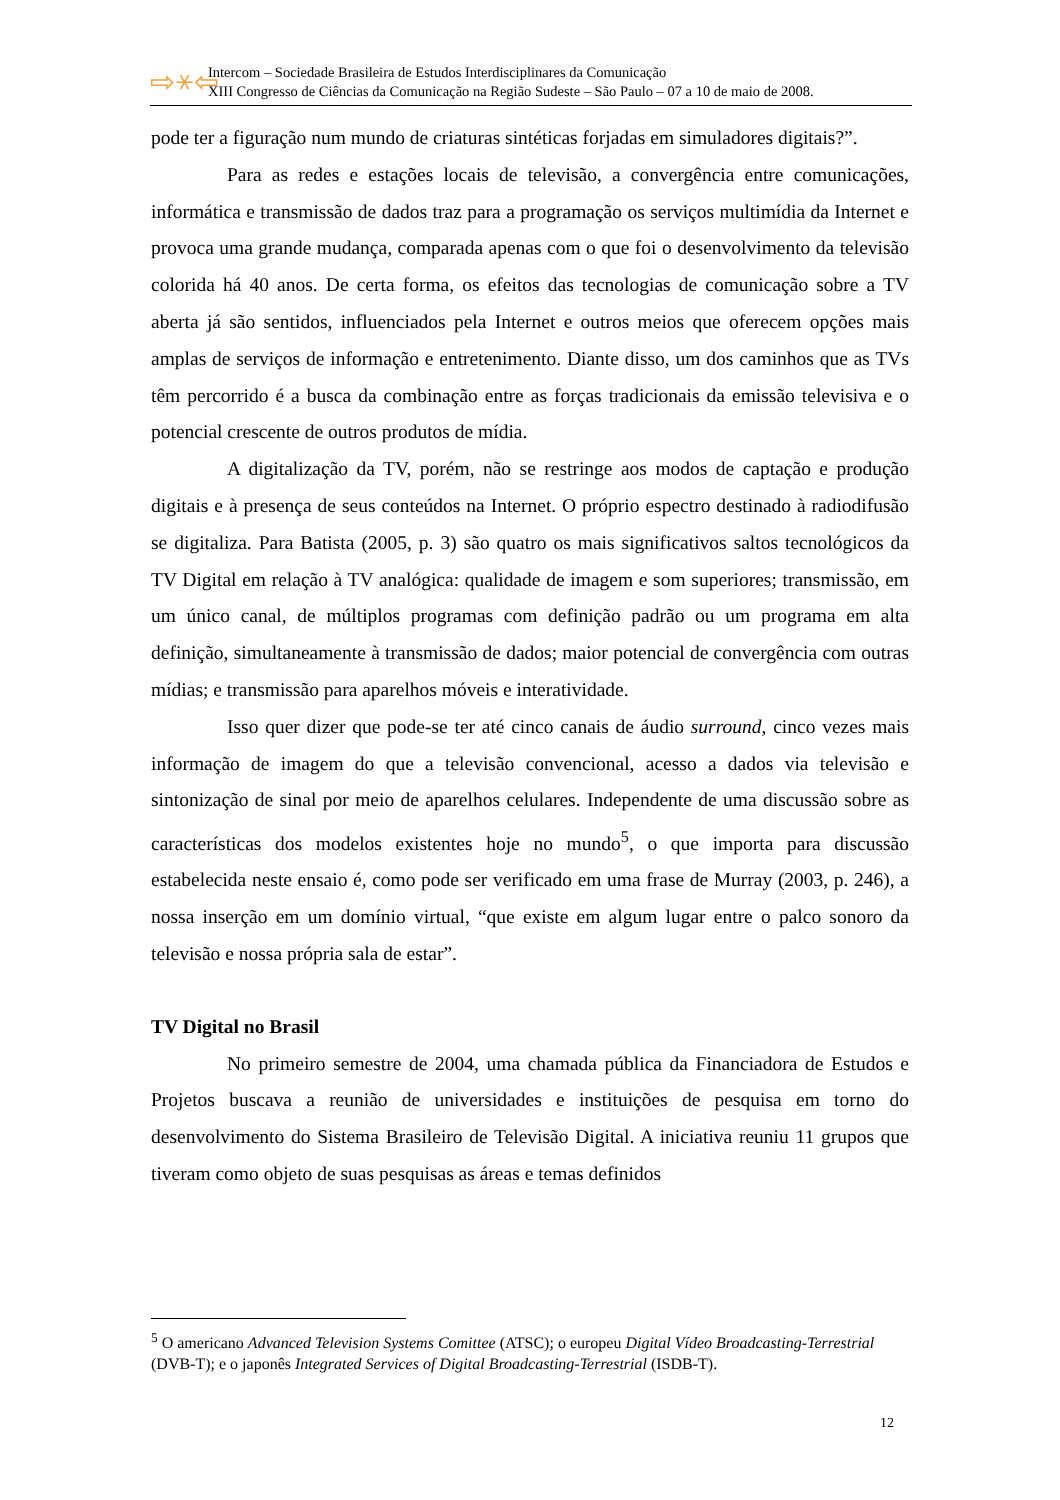⇨⚹⇦
Intercom – Sociedade Brasileira de Estudos Interdisciplinares da Comunicação
XIII Congresso de Ciências da Comunicação na Região Sudeste – São Paulo – 07 a 10 de maio de 2008.
pode ter a figuração num mundo de criaturas sintéticas forjadas em simuladores digitais?”.
Para as redes e estações locais de televisão, a convergência entre comunicações, informática e transmissão de dados traz para a programação os serviços multimídia da Internet e provoca uma grande mudança, comparada apenas com o que foi o desenvolvimento da televisão colorida há 40 anos. De certa forma, os efeitos das tecnologias de comunicação sobre a TV aberta já são sentidos, influenciados pela Internet e outros meios que oferecem opções mais amplas de serviços de informação e entretenimento. Diante disso, um dos caminhos que as TVs têm percorrido é a busca da combinação entre as forças tradicionais da emissão televisiva e o potencial crescente de outros produtos de mídia.
A digitalização da TV, porém, não se restringe aos modos de captação e produção digitais e à presença de seus conteúdos na Internet. O próprio espectro destinado à radiodifusão se digitaliza. Para Batista (2005, p. 3) são quatro os mais significativos saltos tecnológicos da TV Digital em relação à TV analógica: qualidade de imagem e som superiores; transmissão, em um único canal, de múltiplos programas com definição padrão ou um programa em alta definição, simultaneamente à transmissão de dados; maior potencial de convergência com outras mídias; e transmissão para aparelhos móveis e interatividade.
Isso quer dizer que pode-se ter até cinco canais de áudio surround, cinco vezes mais informação de imagem do que a televisão convencional, acesso a dados via televisão e sintonização de sinal por meio de aparelhos celulares. Independente de uma discussão sobre as características dos modelos existentes hoje no mundo<sup>5</sup>, o que importa para discussão estabelecida neste ensaio é, como pode ser verificado em uma frase de Murray (2003, p. 246), a nossa inserção em um domínio virtual, “que existe em algum lugar entre o palco sonoro da televisão e nossa própria sala de estar”.
TV Digital no Brasil
No primeiro semestre de 2004, uma chamada pública da Financiadora de Estudos e Projetos buscava a reunião de universidades e instituições de pesquisa em torno do desenvolvimento do Sistema Brasileiro de Televisão Digital. A iniciativa reuniu 11 grupos que tiveram como objeto de suas pesquisas as áreas e temas definidos
<sup>5</sup> O americano Advanced Television Systems Comittee (ATSC); o europeu Digital Vídeo Broadcasting-Terrestrial (DVB-T); e o japonês Integrated Services of Digital Broadcasting-Terrestrial (ISDB-T).
12